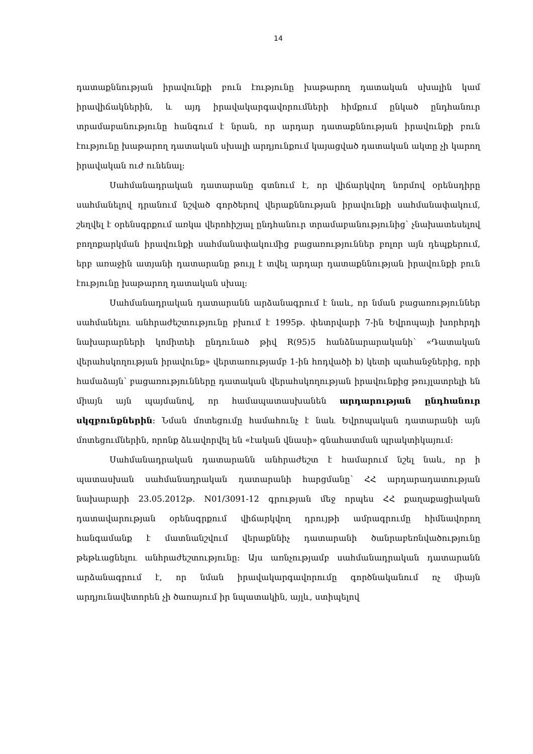14
դատաքննության իրավունքի բուն էությունը խաթարող դատական սխալին կամ իրավիճակներին, և այդ իրավակարգավորումների հիմքում ընկած ընդհանուր տրամաբանությունը հանգում է նրան, որ արդար դատաքննության իրավունքի բուն էությունը խաթարող դատական սխալի արդյունքում կայացված դատական ակտը չի կարող իրավական ուժ ունենալ:
Սահմանադրական դատարանը գտնում է, որ վիճարկվող նորմով օրենսդիրը սահմանելով դրանում նշված գործերով վերաքննության իրավունքի սահմանափակում, շեղվել է օրենսգրքում առկա վերոհիշյալ ընդհանուր տրամաբանությունից՝ չնախատեսելով բողոքարկման իրավունքի սահմանափակումից բացառություններ բոլոր այն դեպքերում, երբ առաջին ատյանի դատարանը թույլ է տվել արդար դատաքննության իրավունքի բուն էությունը խաթարող դատական սխալ:
Սահմանադրական դատարանն արձանագրում է նաև, որ նման բացառություններ սահմանելու անհրաժեշտությունը բխում է 1995թ. փետրվարի 7-ին Եվրոպայի խորհրդի նախարարների կոմիտեի ընդունած թիվ R(95)5 հանձնարարականի՝ «Դատական վերահսկողության իրավունք» վերտառությամբ 1-ին հոդվածի b) կետի պահանջներից, որի համաձայն՝ բացառությունները դատական վերահսկողության իրավունքից թույլատրելի են միայն այն պայմանով, որ համապատասխանեն արդարության ընդհանուր սկզբունքներին: Նման մոտեցումը համահունչ է նաև Եվրոպական դատարանի այն մոտեցումներին, որոնք ձևավորվել են «էական վնասի» գնահատման պրակտիկայում:
Սահմանադրական դատարանն անհրաժեշտ է համարում նշել նաև, որ ի պատասխան սահմանադրական դատարանի հարցմանը՝ ՀՀ արդարադատության նախարարի 23.05.2012թ. N01/3091-12 գրության մեջ որպես ՀՀ քաղաքացիական դատավարության օրենսգրքում վիճարկվող դրույթի ամրագրումը հիմնավորող հանգամանք է մատնանշվում վերաքննիչ դատարանի ծանրաբեռնվածությունը թեթևացնելու անհրաժեշտությունը: Այս առնչությամբ սահմանադրական դատարանն արձանագրում է, որ նման իրավակարգավորումը գործնականում ոչ միայն արդյունավետորեն չի ծառայում իր նպատակին, այլև, ստիպելով